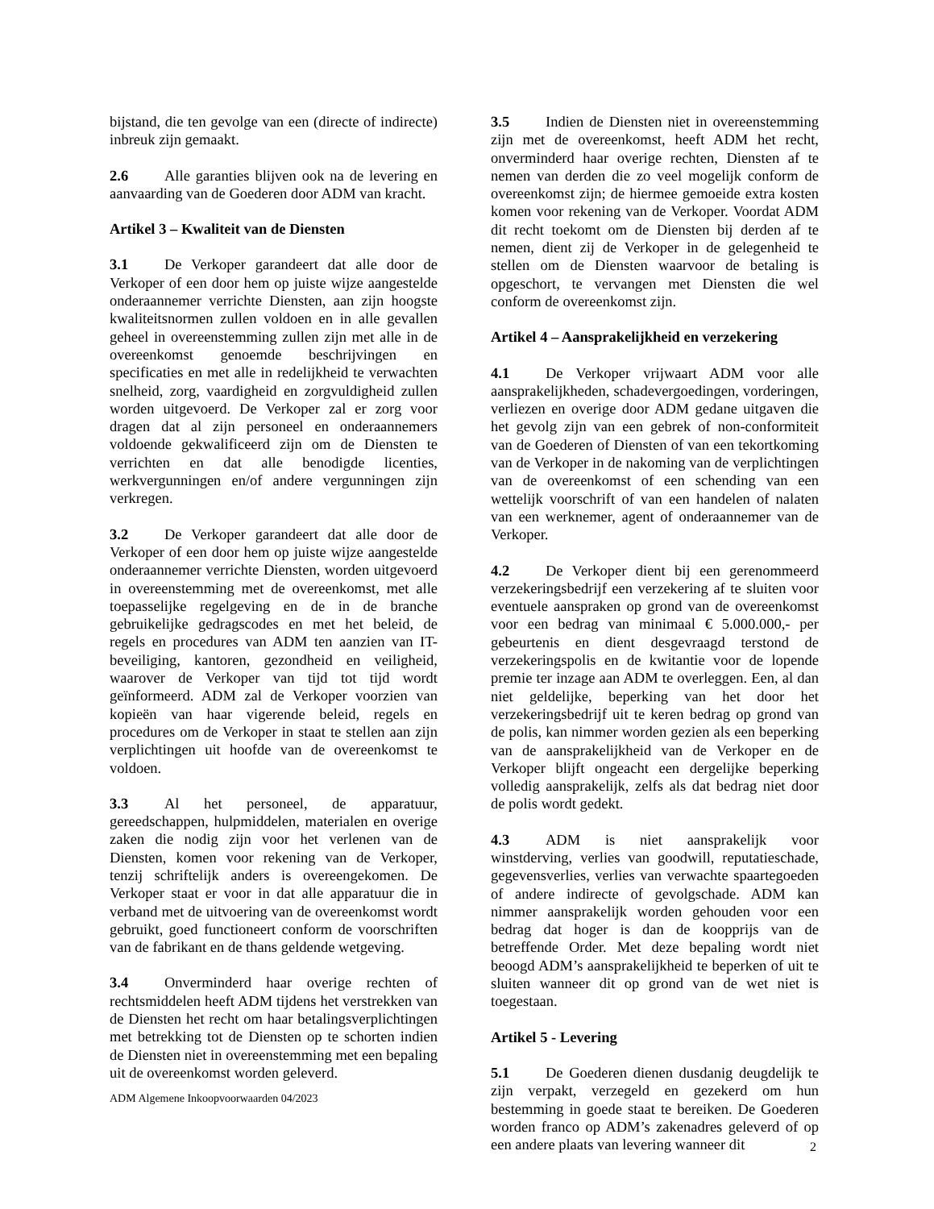bijstand, die ten gevolge van een (directe of indirecte) inbreuk zijn gemaakt.
2.6 Alle garanties blijven ook na de levering en aanvaarding van de Goederen door ADM van kracht.
Artikel 3 – Kwaliteit van de Diensten
3.1 De Verkoper garandeert dat alle door de Verkoper of een door hem op juiste wijze aangestelde onderaannemer verrichte Diensten, aan zijn hoogste kwaliteitsnormen zullen voldoen en in alle gevallen geheel in overeenstemming zullen zijn met alle in de overeenkomst genoemde beschrijvingen en specificaties en met alle in redelijkheid te verwachten snelheid, zorg, vaardigheid en zorgvuldigheid zullen worden uitgevoerd. De Verkoper zal er zorg voor dragen dat al zijn personeel en onderaannemers voldoende gekwalificeerd zijn om de Diensten te verrichten en dat alle benodigde licenties, werkvergunningen en/of andere vergunningen zijn verkregen.
3.2 De Verkoper garandeert dat alle door de Verkoper of een door hem op juiste wijze aangestelde onderaannemer verrichte Diensten, worden uitgevoerd in overeenstemming met de overeenkomst, met alle toepasselijke regelgeving en de in de branche gebruikelijke gedragscodes en met het beleid, de regels en procedures van ADM ten aanzien van IT-beveiliging, kantoren, gezondheid en veiligheid, waarover de Verkoper van tijd tot tijd wordt geïnformeerd. ADM zal de Verkoper voorzien van kopieën van haar vigerende beleid, regels en procedures om de Verkoper in staat te stellen aan zijn verplichtingen uit hoofde van de overeenkomst te voldoen.
3.3 Al het personeel, de apparatuur, gereedschappen, hulpmiddelen, materialen en overige zaken die nodig zijn voor het verlenen van de Diensten, komen voor rekening van de Verkoper, tenzij schriftelijk anders is overeengekomen. De Verkoper staat er voor in dat alle apparatuur die in verband met de uitvoering van de overeenkomst wordt gebruikt, goed functioneert conform de voorschriften van de fabrikant en de thans geldende wetgeving.
3.4 Onverminderd haar overige rechten of rechtsmiddelen heeft ADM tijdens het verstrekken van de Diensten het recht om haar betalingsverplichtingen met betrekking tot de Diensten op te schorten indien de Diensten niet in overeenstemming met een bepaling uit de overeenkomst worden geleverd.
3.5 Indien de Diensten niet in overeenstemming zijn met de overeenkomst, heeft ADM het recht, onverminderd haar overige rechten, Diensten af te nemen van derden die zo veel mogelijk conform de overeenkomst zijn; de hiermee gemoeide extra kosten komen voor rekening van de Verkoper. Voordat ADM dit recht toekomt om de Diensten bij derden af te nemen, dient zij de Verkoper in de gelegenheid te stellen om de Diensten waarvoor de betaling is opgeschort, te vervangen met Diensten die wel conform de overeenkomst zijn.
Artikel 4 – Aansprakelijkheid en verzekering
4.1 De Verkoper vrijwaart ADM voor alle aansprakelijkheden, schadevergoedingen, vorderingen, verliezen en overige door ADM gedane uitgaven die het gevolg zijn van een gebrek of non-conformiteit van de Goederen of Diensten of van een tekortkoming van de Verkoper in de nakoming van de verplichtingen van de overeenkomst of een schending van een wettelijk voorschrift of van een handelen of nalaten van een werknemer, agent of onderaannemer van de Verkoper.
4.2 De Verkoper dient bij een gerenommeerd verzekeringsbedrijf een verzekering af te sluiten voor eventuele aanspraken op grond van de overeenkomst voor een bedrag van minimaal € 5.000.000,- per gebeurtenis en dient desgevraagd terstond de verzekeringspolis en de kwitantie voor de lopende premie ter inzage aan ADM te overleggen. Een, al dan niet geldelijke, beperking van het door het verzekeringsbedrijf uit te keren bedrag op grond van de polis, kan nimmer worden gezien als een beperking van de aansprakelijkheid van de Verkoper en de Verkoper blijft ongeacht een dergelijke beperking volledig aansprakelijk, zelfs als dat bedrag niet door de polis wordt gedekt.
4.3 ADM is niet aansprakelijk voor winstderving, verlies van goodwill, reputatieschade, gegevensverlies, verlies van verwachte spaartegoeden of andere indirecte of gevolgschade. ADM kan nimmer aansprakelijk worden gehouden voor een bedrag dat hoger is dan de koopprijs van de betreffende Order. Met deze bepaling wordt niet beoogd ADM’s aansprakelijkheid te beperken of uit te sluiten wanneer dit op grond van de wet niet is toegestaan.
Artikel 5 - Levering
5.1 De Goederen dienen dusdanig deugdelijk te zijn verpakt, verzegeld en gezekerd om hun bestemming in goede staat te bereiken. De Goederen worden franco op ADM’s zakenadres geleverd of op een andere plaats van levering wanneer dit
ADM Algemene Inkoopvoorwaarden 04/2023
2